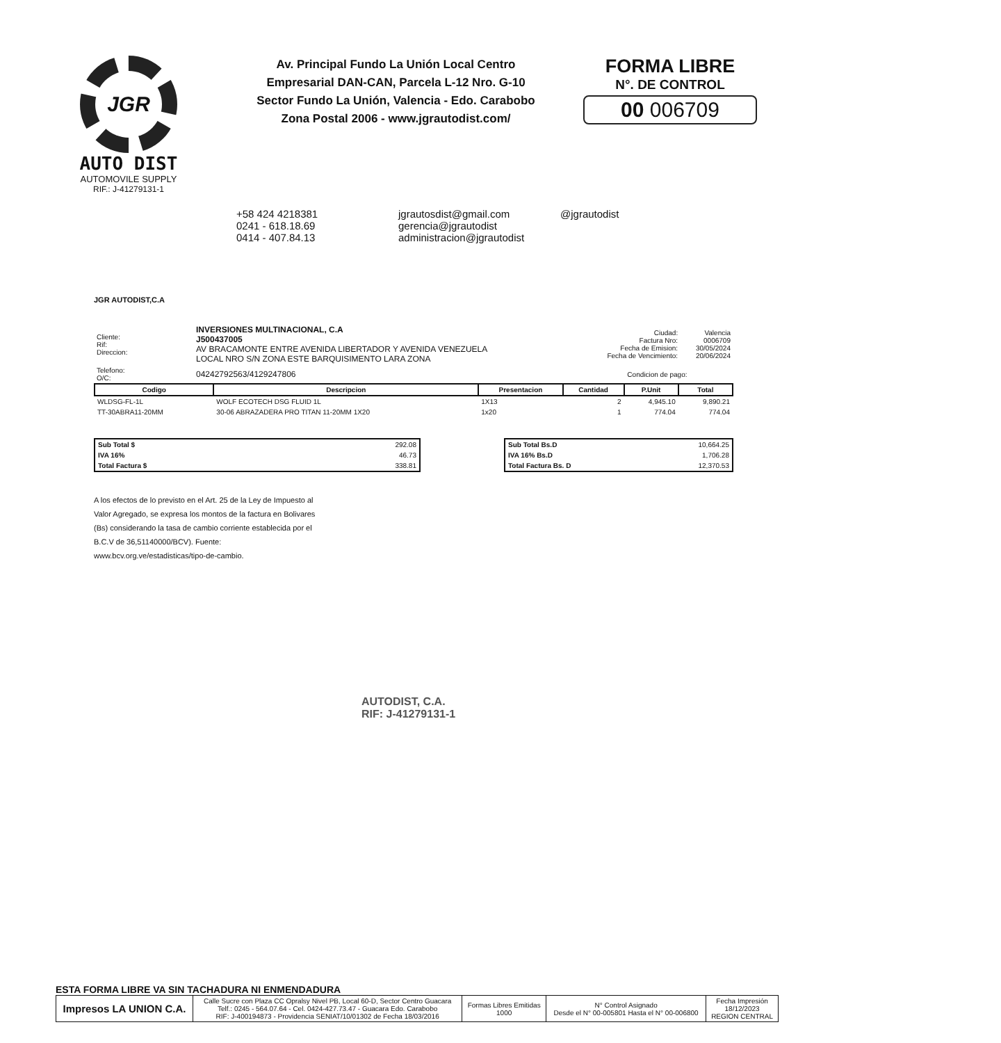JGR
AUTO DIST
AUTOMOVILE SUPPLY
RIF.: J-41279131-1
Av. Principal Fundo La Unión Local Centro
Empresarial DAN-CAN, Parcela L-12 Nro. G-10
Sector Fundo La Unión, Valencia - Edo. Carabobo
Zona Postal 2006 - www.jgrautodist.com/
FORMA LIBRE
N°. DE CONTROL
00 006709
+58 424 4218381
0241 - 618.18.69
0414 - 407.84.13
jgrautosdist@gmail.com
gerencia@jgrautodist
administracion@jgrautodist
@jgrautodist
JGR AUTODIST,C.A
| Cliente: Rif: Direccion: | INVERSIONES MULTINACIONAL, C.A J500437005 AV BRACAMONTE ENTRE AVENIDA LIBERTADOR Y AVENIDA VENEZUELA LOCAL NRO S/N ZONA ESTE BARQUISIMENTO LARA ZONA | Ciudad: Factura Nro: Fecha de Emision: Fecha de Vencimiento: | Valencia 0006709 30/05/2024 20/06/2024 |
| Telefono: O/C: | 04242792563/4129247806 | Condicion de pago: | |
| Codigo | Descripcion | Presentacion | Cantidad | P.Unit | Total |
| --- | --- | --- | --- | --- | --- |
| WLDSG-FL-1L | WOLF ECOTECH DSG FLUID 1L | 1X13 | 2 | 4,945.10 | 9,890.21 |
| TT-30ABRA11-20MM | 30-06 ABRAZADERA PRO TITAN 11-20MM 1X20 | 1x20 | 1 | 774.04 | 774.04 |
| Sub Total $ | 292.08 |
| IVA 16% | 46.73 |
| Total Factura $ | 338.81 |
| Sub Total Bs.D | 10,664.25 |
| IVA 16% Bs.D | 1,706.28 |
| Total Factura Bs. D | 12,370.53 |
A los efectos de lo previsto en el Art. 25 de la Ley de Impuesto al Valor Agregado, se expresa los montos de la factura en Bolivares (Bs) considerando la tasa de cambio corriente establecida por el B.C.V de 36,51140000/BCV). Fuente: www.bcv.org.ve/estadisticas/tipo-de-cambio.
AUTODIST, C.A.
RIF: J-41279131-1
ESTA FORMA LIBRE VA SIN TACHADURA NI ENMENDADURA
| Impresos LA UNION C.A. | Calle Sucre con Plaza CC Opralsy Nivel PB, Local 60-D, Sector Centro Guacara Telf.: 0245 - 564.07.64 - Cel. 0424-427.73.47 - Guacara Edo. Carabobo RIF: J-400194873 - Providencia SENIAT/10/01302 de Fecha 18/03/2016 | Formas Libres Emitidas 1000 | N° Control Asignado Desde el N° 00-005801 Hasta el N° 00-006800 | Fecha Impresión 18/12/2023 REGION CENTRAL |